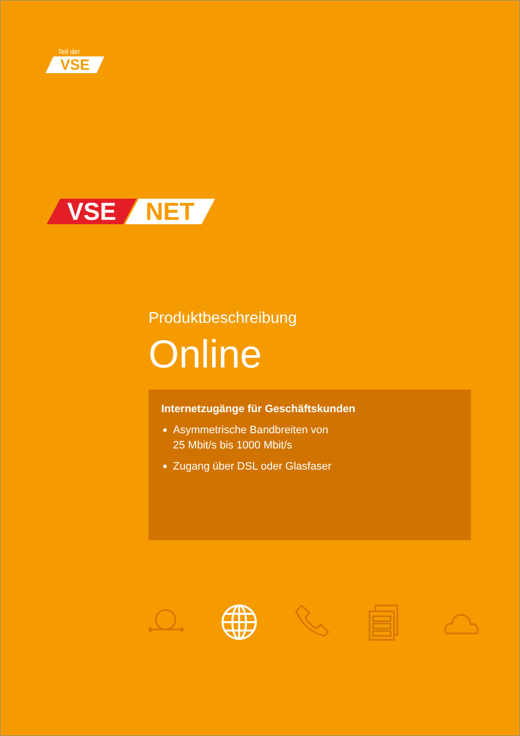Teil der
VSE
VSE NET
Produktbeschreibung
Online
Internetzugänge für Geschäftskunden
Asymmetrische Bandbreiten von
25 Mbit/s bis 1000 Mbit/s
Zugang über DSL oder Glasfaser